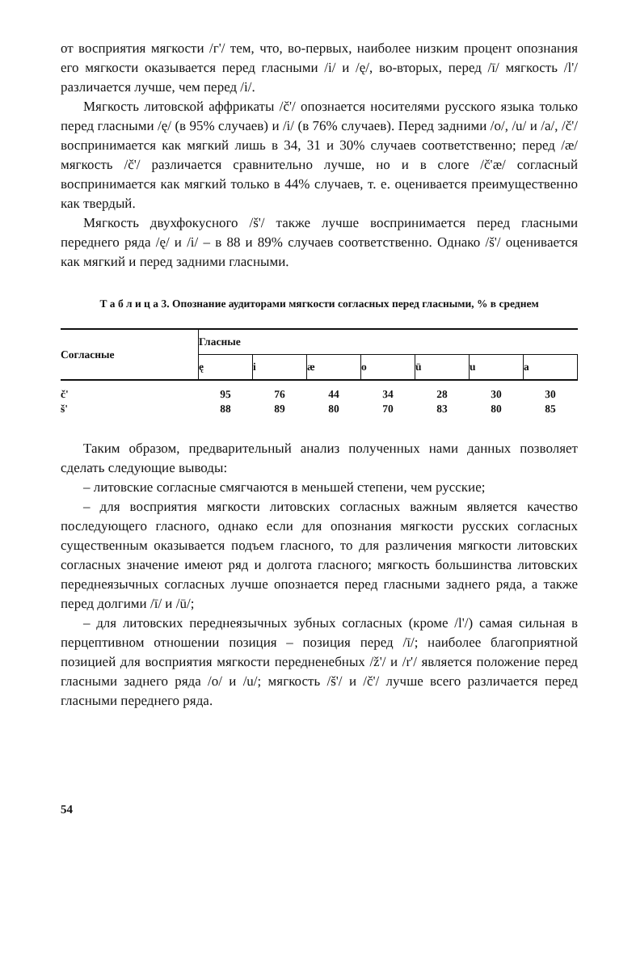от восприятия мягкости /г'/ тем, что, во-первых, наиболее низким процент опознания его мягкости оказывается перед гласными /i/ и /ę/, во-вторых, перед /ī/ мягкость /l'/ различается лучше, чем перед /i/.
Мягкость литовской аффрикаты /č'/ опознается носителями русского языка только перед гласными /ę/ (в 95% случаев) и /i/ (в 76% случаев). Перед задними /o/, /u/ и /a/, /č'/ воспринимается как мягкий лишь в 34, 31 и 30% случаев соответственно; перед /æ/ мягкость /č'/ различается сравнительно лучше, но и в слоге /č'æ/ согласный воспринимается как мягкий только в 44% случаев, т. е. оценивается преимущественно как твердый.
Мягкость двухфокусного /š'/ также лучше воспринимается перед гласными переднего ряда /ę/ и /i/ – в 88 и 89% случаев соответственно. Однако /š'/ оценивается как мягкий и перед задними гласными.
Т а б л и ц а 3. Опознание аудиторами мягкости согласных перед гласными, % в среднем
| Согласные | Гласные | | | | | | |
| --- | --- | --- | --- | --- | --- | --- | --- |
| | ę | i | æ | o | ū | u | a |
| č' | 95 | 76 | 44 | 34 | 28 | 30 | 30 |
| š' | 88 | 89 | 80 | 70 | 83 | 80 | 85 |
Таким образом, предварительный анализ полученных нами данных позволяет сделать следующие выводы:
– литовские согласные смягчаются в меньшей степени, чем русские;
– для восприятия мягкости литовских согласных важным является качество последующего гласного, однако если для опознания мягкости русских согласных существенным оказывается подъем гласного, то для различения мягкости литовских согласных значение имеют ряд и долгота гласного; мягкость большинства литовских переднеязычных согласных лучше опознается перед гласными заднего ряда, а также перед долгими /ī/ и /ū/;
– для литовских переднеязычных зубных согласных (кроме /l'/) самая сильная в перцептивном отношении позиция – позиция перед /ī/; наиболее благоприятной позицией для восприятия мягкости передненебных /ž'/ и /r'/ является положение перед гласными заднего ряда /o/ и /u/; мягкость /š'/ и /č'/ лучше всего различается перед гласными переднего ряда.
54